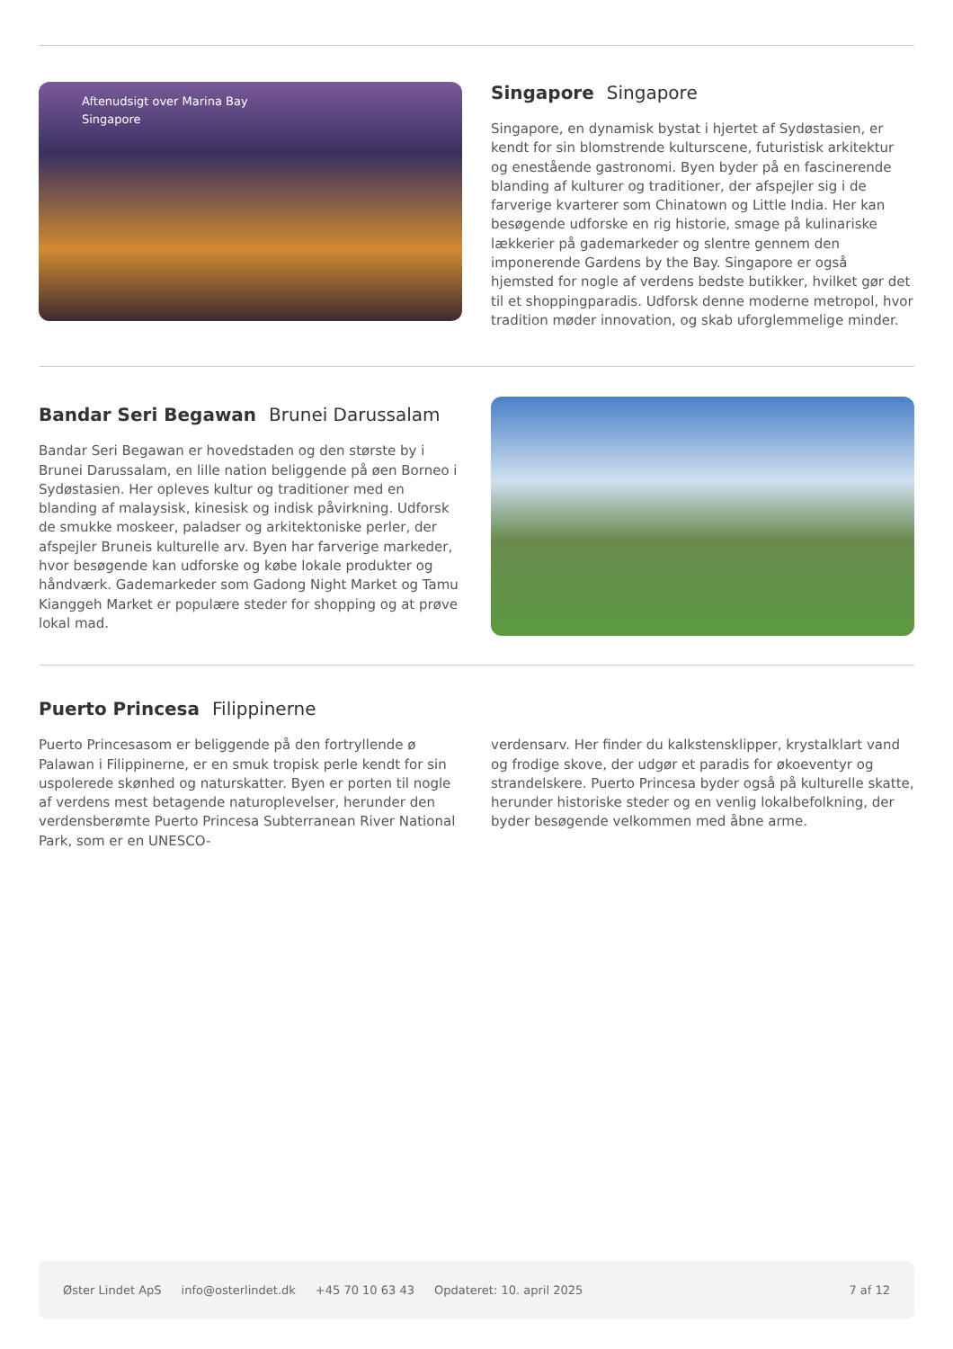Aftenudsigt over Marina Bay
Singapore
Singapore Singapore
Singapore, en dynamisk bystat i hjertet af Sydøstasien, er kendt for sin blomstrende kulturscene, futuristisk arkitektur og enestående gastronomi. Byen byder på en fascinerende blanding af kulturer og traditioner, der afspejler sig i de farverige kvarterer som Chinatown og Little India. Her kan besøgende udforske en rig historie, smage på kulinariske lækkerier på gademarkeder og slentre gennem den imponerende Gardens by the Bay. Singapore er også hjemsted for nogle af verdens bedste butikker, hvilket gør det til et shoppingparadis. Udforsk denne moderne metropol, hvor tradition møder innovation, og skab uforglemmelige minder.
Bandar Seri Begawan Brunei Darussalam
Bandar Seri Begawan er hovedstaden og den største by i Brunei Darussalam, en lille nation beliggende på øen Borneo i Sydøstasien. Her opleves kultur og traditioner med en blanding af malaysisk, kinesisk og indisk påvirkning. Udforsk de smukke moskeer, paladser og arkitektoniske perler, der afspejler Bruneis kulturelle arv. Byen har farverige markeder, hvor besøgende kan udforske og købe lokale produkter og håndværk. Gademarkeder som Gadong Night Market og Tamu Kianggeh Market er populære steder for shopping og at prøve lokal mad.
Puerto Princesa Filippinerne
Puerto Princesasom er beliggende på den fortryllende ø Palawan i Filippinerne, er en smuk tropisk perle kendt for sin uspolerede skønhed og naturskatter. Byen er porten til nogle af verdens mest betagende naturoplevelser, herunder den verdensberømte Puerto Princesa Subterranean River National Park, som er en UNESCO-
verdensarv. Her finder du kalkstensklipper, krystalklart vand og frodige skove, der udgør et paradis for økoeventyr og strandelskere. Puerto Princesa byder også på kulturelle skatte, herunder historiske steder og en venlig lokalbefolkning, der byder besøgende velkommen med åbne arme.
Øster Lindet ApS info@osterlindet.dk +45 70 10 63 43 Opdateret: 10. april 2025 7 af 12